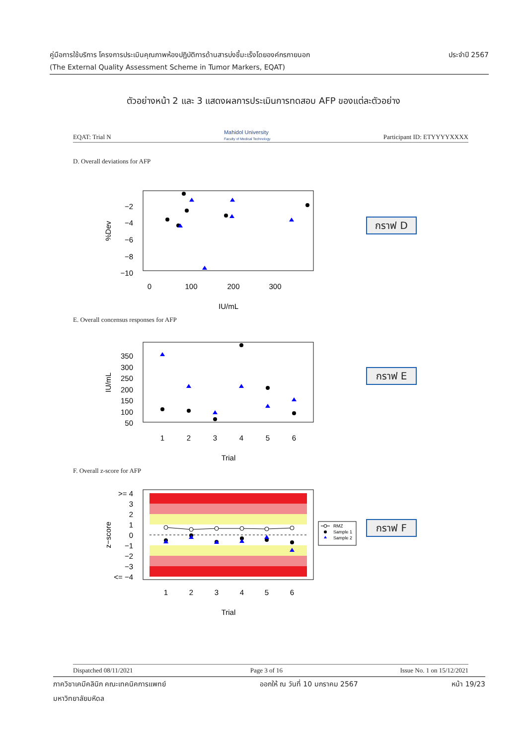คู่มือการใช้บริการ โครงการประเมินคุณภาพห้องปฏิบัติการด้านสารบ่งชี้มะเร็งโดยองค์กรภายนอก ประจำปี 2567
(The External Quality Assessment Scheme in Tumor Markers, EQAT)
ตัวอย่างหน้า 2 และ 3 แสดงผลการประเมินการทดสอบ AFP ของแต่ละตัวอย่าง
EQAT: Trial N Mahidol University
Faculty of Medical Technology Participant ID: ETYYYYXXXX
D. Overall deviations for AFP
−2
−4
−6
−8
−10
0
100
200
300
IU/mL
%Dev
กราฟ D
E. Overall concensus responses for AFP
350
300
250
200
150
100
50
1
2
3
4
5
6
Trial
IU/mL
กราฟ E
F. Overall z-score for AFP
>= 4
3
2
1
0
−1
−2
−3
<= −4
1
2
3
4
5
6
Trial
z−score
RMZ
Sample 1
Sample 2
กราฟ F
Dispatched 08/11/2021 Page 3 of 16 Issue No. 1 on 15/12/2021
ภาควิชาเคมีคลินิก คณะเทคนิคการแพทย์ ออกให้ ณ วันที่ 10 มกราคม 2567 หน้า 19/23
มหาวิทยาลัยมหิดล